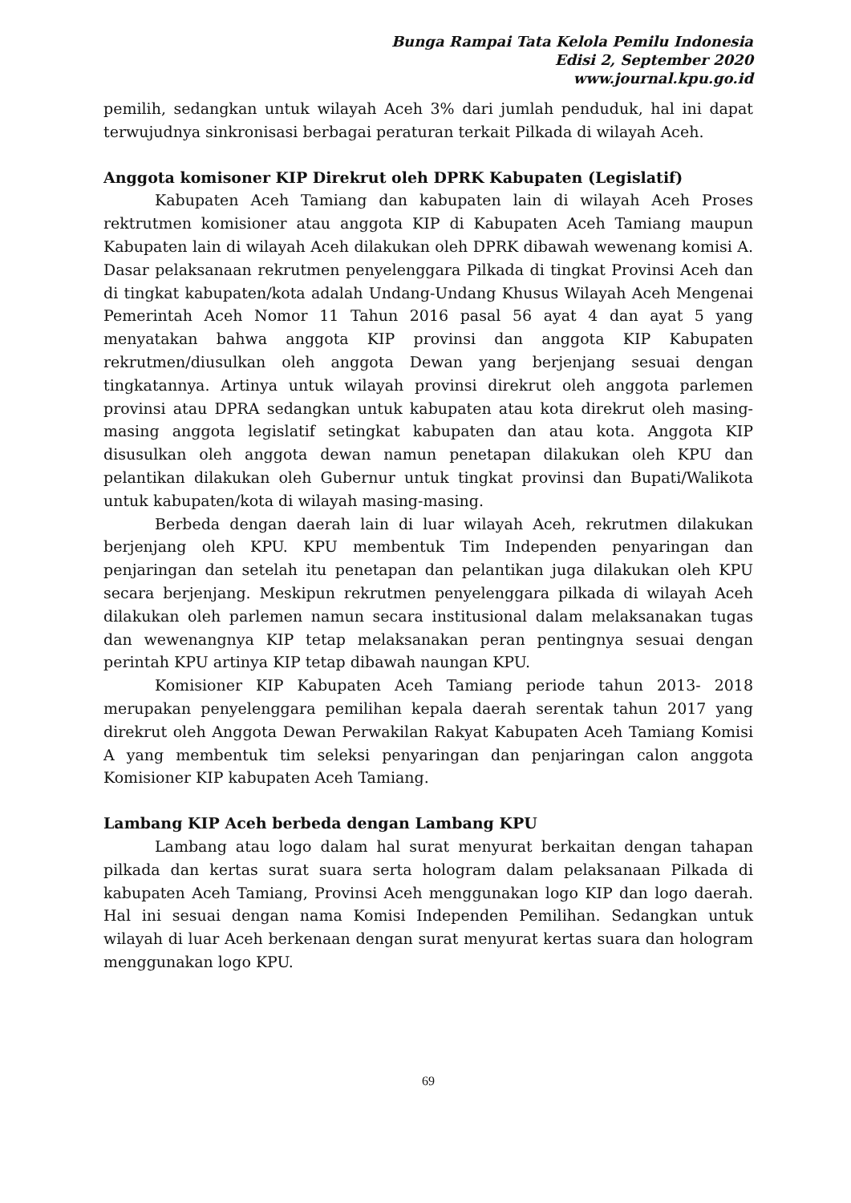Bunga Rampai Tata Kelola Pemilu Indonesia
Edisi 2, September 2020
www.journal.kpu.go.id
pemilih, sedangkan untuk wilayah Aceh 3% dari jumlah penduduk, hal ini dapat terwujudnya sinkronisasi berbagai peraturan terkait Pilkada di wilayah Aceh.
Anggota komisoner KIP Direkrut oleh DPRK Kabupaten (Legislatif)
Kabupaten Aceh Tamiang dan kabupaten lain di wilayah Aceh Proses rektrutmen komisioner atau anggota KIP di Kabupaten Aceh Tamiang maupun Kabupaten lain di wilayah Aceh dilakukan oleh DPRK dibawah wewenang komisi A. Dasar pelaksanaan rekrutmen penyelenggara Pilkada di tingkat Provinsi Aceh dan di tingkat kabupaten/kota adalah Undang-Undang Khusus Wilayah Aceh Mengenai Pemerintah Aceh Nomor 11 Tahun 2016 pasal 56 ayat 4 dan ayat 5 yang menyatakan bahwa anggota KIP provinsi dan anggota KIP Kabupaten rekrutmen/diusulkan oleh anggota Dewan yang berjenjang sesuai dengan tingkatannya. Artinya untuk wilayah provinsi direkrut oleh anggota parlemen provinsi atau DPRA sedangkan untuk kabupaten atau kota direkrut oleh masing-masing anggota legislatif setingkat kabupaten dan atau kota. Anggota KIP disusulkan oleh anggota dewan namun penetapan dilakukan oleh KPU dan pelantikan dilakukan oleh Gubernur untuk tingkat provinsi dan Bupati/Walikota untuk kabupaten/kota di wilayah masing-masing.
Berbeda dengan daerah lain di luar wilayah Aceh, rekrutmen dilakukan berjenjang oleh KPU. KPU membentuk Tim Independen penyaringan dan penjaringan dan setelah itu penetapan dan pelantikan juga dilakukan oleh KPU secara berjenjang. Meskipun rekrutmen penyelenggara pilkada di wilayah Aceh dilakukan oleh parlemen namun secara institusional dalam melaksanakan tugas dan wewenangnya KIP tetap melaksanakan peran pentingnya sesuai dengan perintah KPU artinya KIP tetap dibawah naungan KPU.
Komisioner KIP Kabupaten Aceh Tamiang periode tahun 2013- 2018 merupakan penyelenggara pemilihan kepala daerah serentak tahun 2017 yang direkrut oleh Anggota Dewan Perwakilan Rakyat Kabupaten Aceh Tamiang Komisi A yang membentuk tim seleksi penyaringan dan penjaringan calon anggota Komisioner KIP kabupaten Aceh Tamiang.
Lambang KIP Aceh berbeda dengan Lambang KPU
Lambang atau logo dalam hal surat menyurat berkaitan dengan tahapan pilkada dan kertas surat suara serta hologram dalam pelaksanaan Pilkada di kabupaten Aceh Tamiang, Provinsi Aceh menggunakan logo KIP dan logo daerah. Hal ini sesuai dengan nama Komisi Independen Pemilihan. Sedangkan untuk wilayah di luar Aceh berkenaan dengan surat menyurat kertas suara dan hologram menggunakan logo KPU.
69